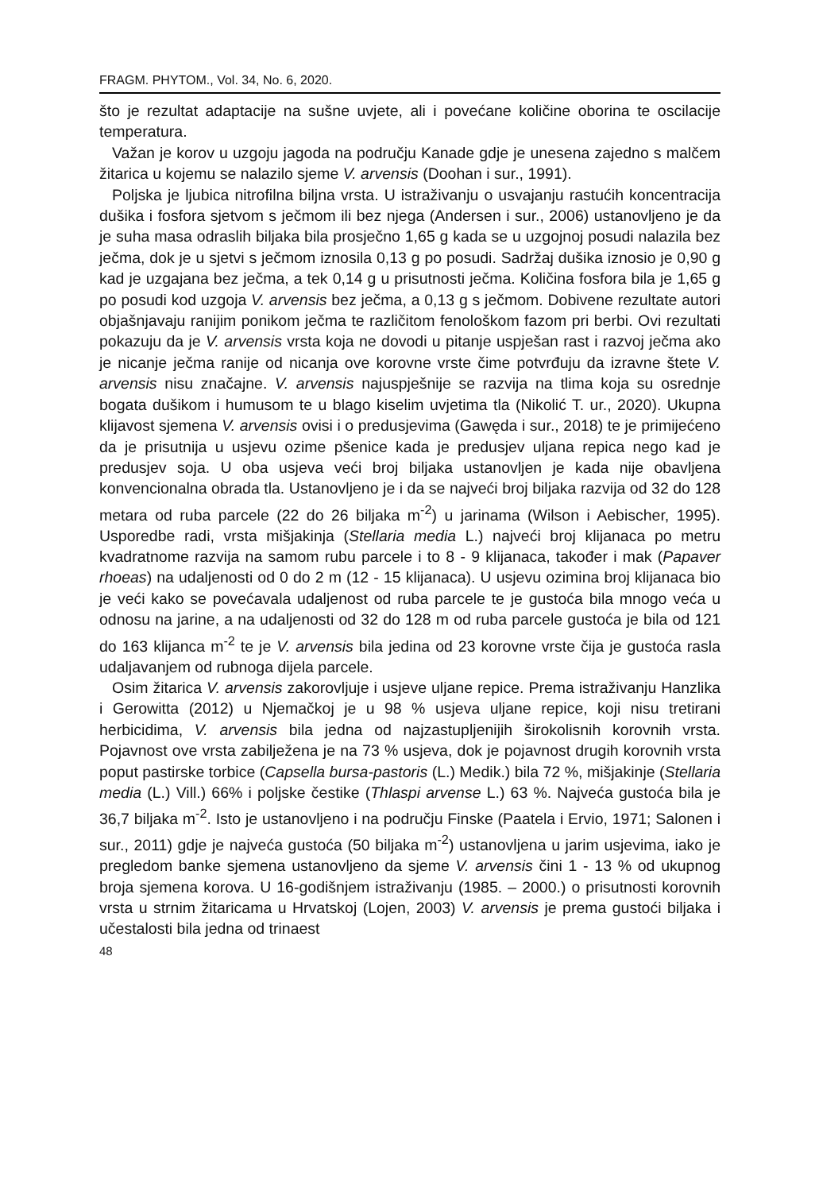FRAGM. PHYTOM., Vol. 34, No. 6, 2020.
što je rezultat adaptacije na sušne uvjete, ali i povećane količine oborina te oscilacije temperatura.
Važan je korov u uzgoju jagoda na području Kanade gdje je unesena zajedno s malčem žitarica u kojemu se nalazilo sjeme V. arvensis (Doohan i sur., 1991).
Poljska je ljubica nitrofilna biljna vrsta. U istraživanju o usvajanju rastućih koncentracija dušika i fosfora sjetvom s ječmom ili bez njega (Andersen i sur., 2006) ustanovljeno je da je suha masa odraslih biljaka bila prosječno 1,65 g kada se u uzgojnoj posudi nalazila bez ječma, dok je u sjetvi s ječmom iznosila 0,13 g po posudi. Sadržaj dušika iznosio je 0,90 g kad je uzgajana bez ječma, a tek 0,14 g u prisutnosti ječma. Količina fosfora bila je 1,65 g po posudi kod uzgoja V. arvensis bez ječma, a 0,13 g s ječmom. Dobivene rezultate autori objašnjavaju ranijim ponikom ječma te različitom fenološkom fazom pri berbi. Ovi rezultati pokazuju da je V. arvensis vrsta koja ne dovodi u pitanje uspješan rast i razvoj ječma ako je nicanje ječma ranije od nicanja ove korovne vrste čime potvrđuju da izravne štete V. arvensis nisu značajne. V. arvensis najuspješnije se razvija na tlima koja su osrednje bogata dušikom i humusom te u blago kiselim uvjetima tla (Nikolić T. ur., 2020). Ukupna klijavost sjemena V. arvensis ovisi i o predusjevima (Gawęda i sur., 2018) te je primijećeno da je prisutnija u usjevu ozime pšenice kada je predusjev uljana repica nego kad je predusjev soja. U oba usjeva veći broj biljaka ustanovljen je kada nije obavljena konvencionalna obrada tla. Ustanovljeno je i da se najveći broj biljaka razvija od 32 do 128 metara od ruba parcele (22 do 26 biljaka m<sup>-2</sup>) u jarinama (Wilson i Aebischer, 1995). Usporedbe radi, vrsta mišjakinja (Stellaria media L.) najveći broj klijanaca po metru kvadratnome razvija na samom rubu parcele i to 8 - 9 klijanaca, također i mak (Papaver rhoeas) na udaljenosti od 0 do 2 m (12 - 15 klijanaca). U usjevu ozimina broj klijanaca bio je veći kako se povećavala udaljenost od ruba parcele te je gustoća bila mnogo veća u odnosu na jarine, a na udaljenosti od 32 do 128 m od ruba parcele gustoća je bila od 121 do 163 klijanca m<sup>-2</sup> te je V. arvensis bila jedina od 23 korovne vrste čija je gustoća rasla udaljavanjem od rubnoga dijela parcele.
Osim žitarica V. arvensis zakorovljuje i usjeve uljane repice. Prema istraživanju Hanzlika i Gerowitta (2012) u Njemačkoj je u 98 % usjeva uljane repice, koji nisu tretirani herbicidima, V. arvensis bila jedna od najzastupljenijih širokolisnih korovnih vrsta. Pojavnost ove vrsta zabilježena je na 73 % usjeva, dok je pojavnost drugih korovnih vrsta poput pastirske torbice (Capsella bursa-pastoris (L.) Medik.) bila 72 %, mišjakinje (Stellaria media (L.) Vill.) 66% i poljske čestike (Thlaspi arvense L.) 63 %. Najveća gustoća bila je 36,7 biljaka m<sup>-2</sup>. Isto je ustanovljeno i na području Finske (Paatela i Ervio, 1971; Salonen i sur., 2011) gdje je najveća gustoća (50 biljaka m<sup>-2</sup>) ustanovljena u jarim usjevima, iako je pregledom banke sjemena ustanovljeno da sjeme V. arvensis čini 1 - 13 % od ukupnog broja sjemena korova. U 16-godišnjem istraživanju (1985. – 2000.) o prisutnosti korovnih vrsta u strnim žitaricama u Hrvatskoj (Lojen, 2003) V. arvensis je prema gustoći biljaka i učestalosti bila jedna od trinaest
48